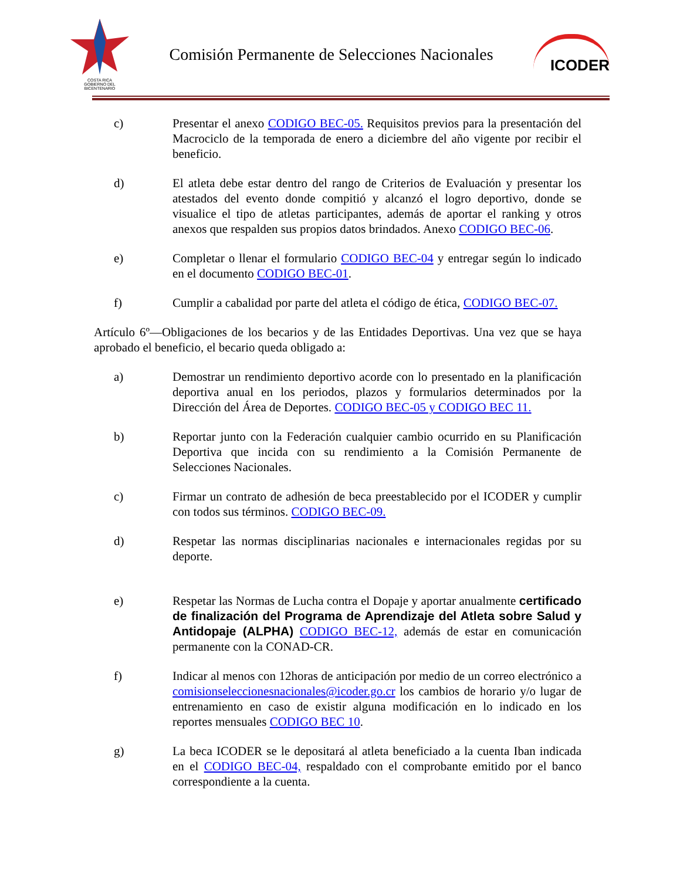COSTA RICA
GOBIERNO DEL BICENTENARIO
Comisión Permanente de Selecciones Nacionales
ICODER
c) Presentar el anexo CODIGO BEC-05. Requisitos previos para la presentación del Macrociclo de la temporada de enero a diciembre del año vigente por recibir el beneficio.
d) El atleta debe estar dentro del rango de Criterios de Evaluación y presentar los atestados del evento donde compitió y alcanzó el logro deportivo, donde se visualice el tipo de atletas participantes, además de aportar el ranking y otros anexos que respalden sus propios datos brindados. Anexo CODIGO BEC-06.
e) Completar o llenar el formulario CODIGO BEC-04 y entregar según lo indicado en el documento CODIGO BEC-01.
f) Cumplir a cabalidad por parte del atleta el código de ética, CODIGO BEC-07.
Artículo 6º—Obligaciones de los becarios y de las Entidades Deportivas. Una vez que se haya aprobado el beneficio, el becario queda obligado a:
a) Demostrar un rendimiento deportivo acorde con lo presentado en la planificación deportiva anual en los periodos, plazos y formularios determinados por la Dirección del Área de Deportes. CODIGO BEC-05 y CODIGO BEC 11.
b) Reportar junto con la Federación cualquier cambio ocurrido en su Planificación Deportiva que incida con su rendimiento a la Comisión Permanente de Selecciones Nacionales.
c) Firmar un contrato de adhesión de beca preestablecido por el ICODER y cumplir con todos sus términos. CODIGO BEC-09.
d) Respetar las normas disciplinarias nacionales e internacionales regidas por su deporte.
e) Respetar las Normas de Lucha contra el Dopaje y aportar anualmente certificado de finalización del Programa de Aprendizaje del Atleta sobre Salud y Antidopaje (ALPHA) CODIGO BEC-12, además de estar en comunicación permanente con la CONAD-CR.
f) Indicar al menos con 12horas de anticipación por medio de un correo electrónico a comisionseleccionesnacionales@icoder.go.cr los cambios de horario y/o lugar de entrenamiento en caso de existir alguna modificación en lo indicado en los reportes mensuales CODIGO BEC 10.
g) La beca ICODER se le depositará al atleta beneficiado a la cuenta Iban indicada en el CODIGO BEC-04, respaldado con el comprobante emitido por el banco correspondiente a la cuenta.